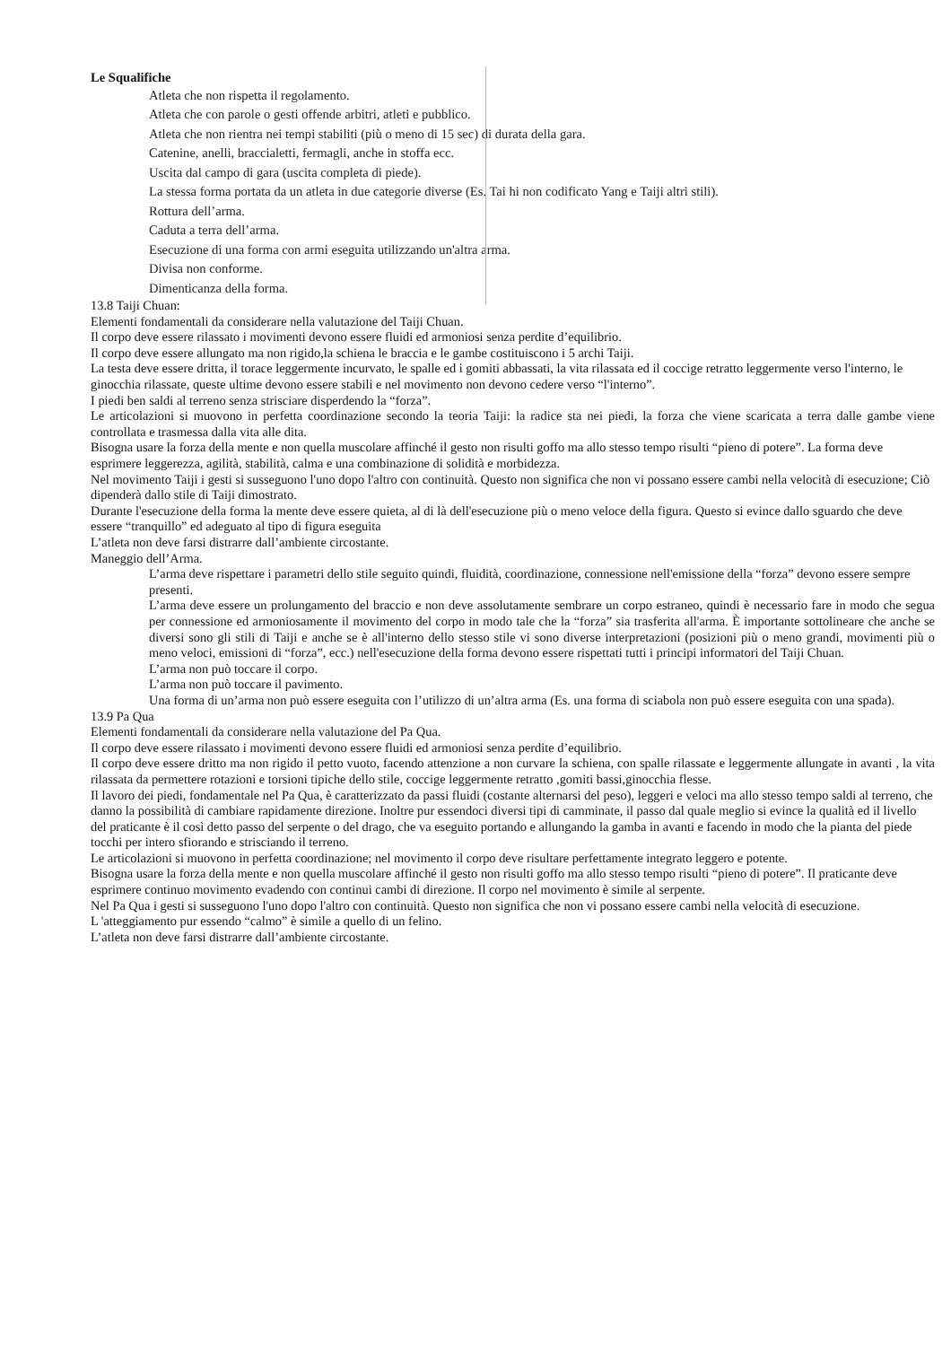Le Squalifiche
Atleta che non rispetta il regolamento.
Atleta che con parole o gesti offende arbitri, atleti e pubblico.
Atleta che non rientra nei tempi stabiliti (più o meno di 15 sec) di durata della gara.
Catenine, anelli, braccialetti, fermagli, anche in stoffa ecc.
Uscita dal campo di gara (uscita completa di piede).
La stessa forma portata da un atleta in due categorie diverse (Es. Tai hi non codificato Yang e Taiji altri stili).
Rottura dell’arma.
Caduta a terra dell’arma.
Esecuzione di una forma con armi eseguita utilizzando un'altra arma.
Divisa non conforme.
Dimenticanza della forma.
13.8 Taiji Chuan:
Elementi fondamentali da considerare nella valutazione del Taiji Chuan.
Il corpo deve essere rilassato i movimenti devono essere fluidi ed armoniosi senza perdite d’equilibrio.
Il corpo deve essere allungato ma non rigido,la schiena le braccia e le gambe costituiscono i 5 archi Taiji.
La testa deve essere dritta, il torace leggermente incurvato, le spalle ed i gomiti abbassati, la vita rilassata ed il coccige retratto leggermente verso l'interno, le ginocchia rilassate, queste ultime devono essere stabili e nel movimento non devono cedere verso “l'interno”.
I piedi ben saldi al terreno senza strisciare disperdendo la “forza”.
Le articolazioni si muovono in perfetta coordinazione secondo la teoria Taiji: la radice sta nei piedi, la forza che viene scaricata a terra dalle gambe viene controllata e trasmessa dalla vita alle dita.
Bisogna usare la forza della mente e non quella muscolare affinché il gesto non risulti goffo ma allo stesso tempo risulti “pieno di potere”. La forma deve esprimere leggerezza, agilità, stabilità, calma e una combinazione di solidità e morbidezza.
Nel movimento Taiji i gesti si susseguono l'uno dopo l'altro con continuità. Questo non significa che non vi possano essere cambi nella velocità di esecuzione; Ciò dipenderà dallo stile di Taiji dimostrato.
Durante l'esecuzione della forma la mente deve essere quieta, al di là dell'esecuzione più o meno veloce della figura. Questo si evince dallo sguardo che deve essere “tranquillo” ed adeguato al tipo di figura eseguita
L’atleta non deve farsi distrarre dall’ambiente circostante.
Maneggio dell’Arma.
L’arma deve rispettare i parametri dello stile seguito quindi, fluidità, coordinazione, connessione nell'emissione della “forza” devono essere sempre presenti.
L’arma deve essere un prolungamento del braccio e non deve assolutamente sembrare un corpo estraneo, quindi è necessario fare in modo che segua per connessione ed armoniosamente il movimento del corpo in modo tale che la “forza” sia trasferita all'arma. È importante sottolineare che anche se diversi sono gli stili di Taiji e anche se è all'interno dello stesso stile vi sono diverse interpretazioni (posizioni più o meno grandi, movimenti più o meno veloci, emissioni di “forza”, ecc.) nell'esecuzione della forma devono essere rispettati tutti i principi informatori del Taiji Chuan.
L’arma non può toccare il corpo.
L’arma non può toccare il pavimento.
Una forma di un’arma non può essere eseguita con l’utilizzo di un’altra arma (Es. una forma di sciabola non può essere eseguita con una spada).
13.9 Pa Qua
Elementi fondamentali da considerare nella valutazione del Pa Qua.
Il corpo deve essere rilassato i movimenti devono essere fluidi ed armoniosi senza perdite d’equilibrio.
Il corpo deve essere dritto ma non rigido il petto vuoto, facendo attenzione a non curvare la schiena, con spalle rilassate e leggermente allungate in avanti , la vita rilassata da permettere rotazioni e torsioni tipiche dello stile, coccige leggermente retratto ,gomiti bassi,ginocchia flesse.
Il lavoro dei piedi, fondamentale nel Pa Qua, è caratterizzato da passi fluidi (costante alternarsi del peso), leggeri e veloci ma allo stesso tempo saldi al terreno, che danno la possibilità di cambiare rapidamente direzione. Inoltre pur essendoci diversi tipi di camminate, il passo dal quale meglio si evince la qualità ed il livello del praticante è il così detto passo del serpente o del drago, che va eseguito portando e allungando la gamba in avanti e facendo in modo che la pianta del piede tocchi per intero sfiorando e strisciando il terreno.
Le articolazioni si muovono in perfetta coordinazione; nel movimento il corpo deve risultare perfettamente integrato leggero e potente.
Bisogna usare la forza della mente e non quella muscolare affinché il gesto non risulti goffo ma allo stesso tempo risulti “pieno di potere”. Il praticante deve esprimere continuo movimento evadendo con continui cambi di direzione. Il corpo nel movimento è simile al serpente.
Nel Pa Qua i gesti si susseguono l'uno dopo l'altro con continuità. Questo non significa che non vi possano essere cambi nella velocità di esecuzione.
L 'atteggiamento pur essendo “calmo” è simile a quello di un felino.
L’atleta non deve farsi distrarre dall’ambiente circostante.